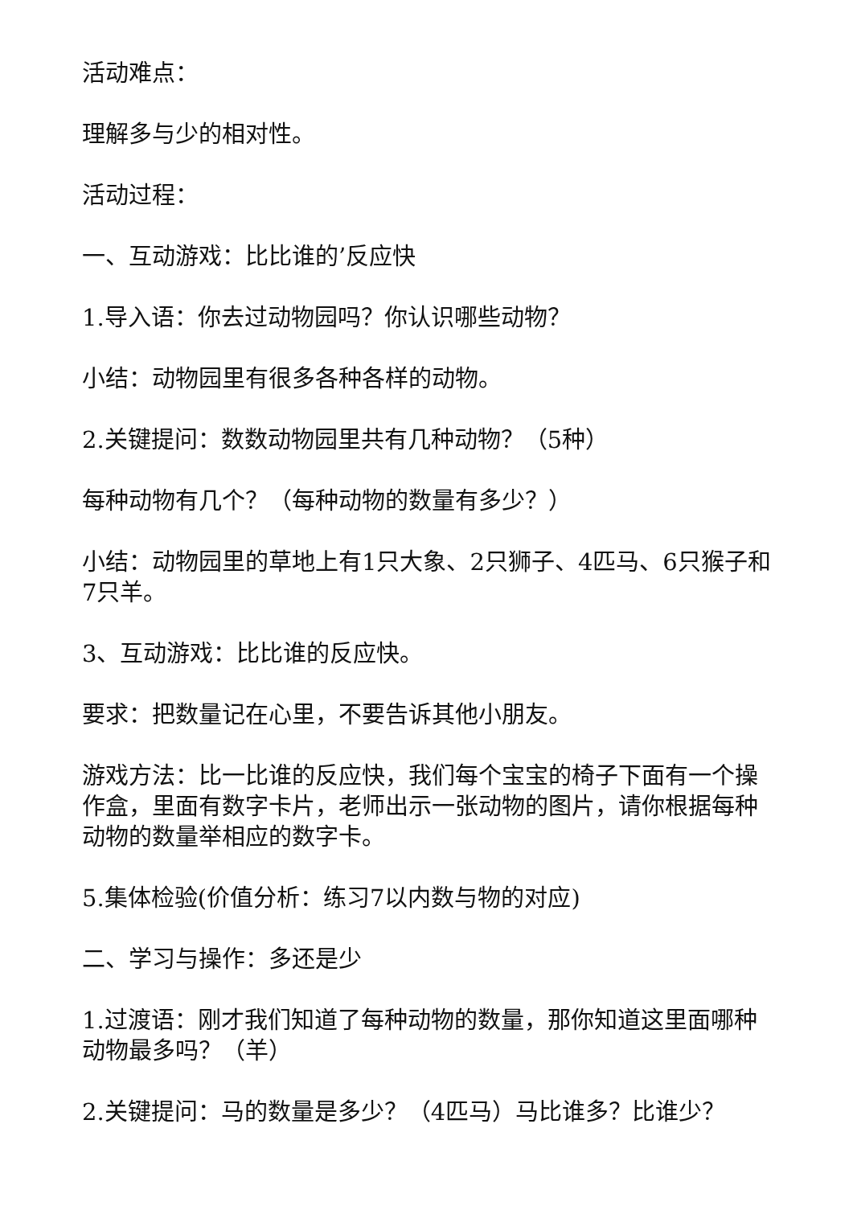活动难点：
理解多与少的相对性。
活动过程：
一、互动游戏：比比谁的’反应快
1.导入语：你去过动物园吗？你认识哪些动物？
小结：动物园里有很多各种各样的动物。
2.关键提问：数数动物园里共有几种动物？（5种）
每种动物有几个？（每种动物的数量有多少？）
小结：动物园里的草地上有1只大象、2只狮子、4匹马、6只猴子和7只羊。
3、互动游戏：比比谁的反应快。
要求：把数量记在心里，不要告诉其他小朋友。
游戏方法：比一比谁的反应快，我们每个宝宝的椅子下面有一个操作盒，里面有数字卡片，老师出示一张动物的图片，请你根据每种动物的数量举相应的数字卡。
5.集体检验(价值分析：练习7以内数与物的对应)
二、学习与操作：多还是少
1.过渡语：刚才我们知道了每种动物的数量，那你知道这里面哪种动物最多吗？（羊）
2.关键提问：马的数量是多少？（4匹马）马比谁多？比谁少？